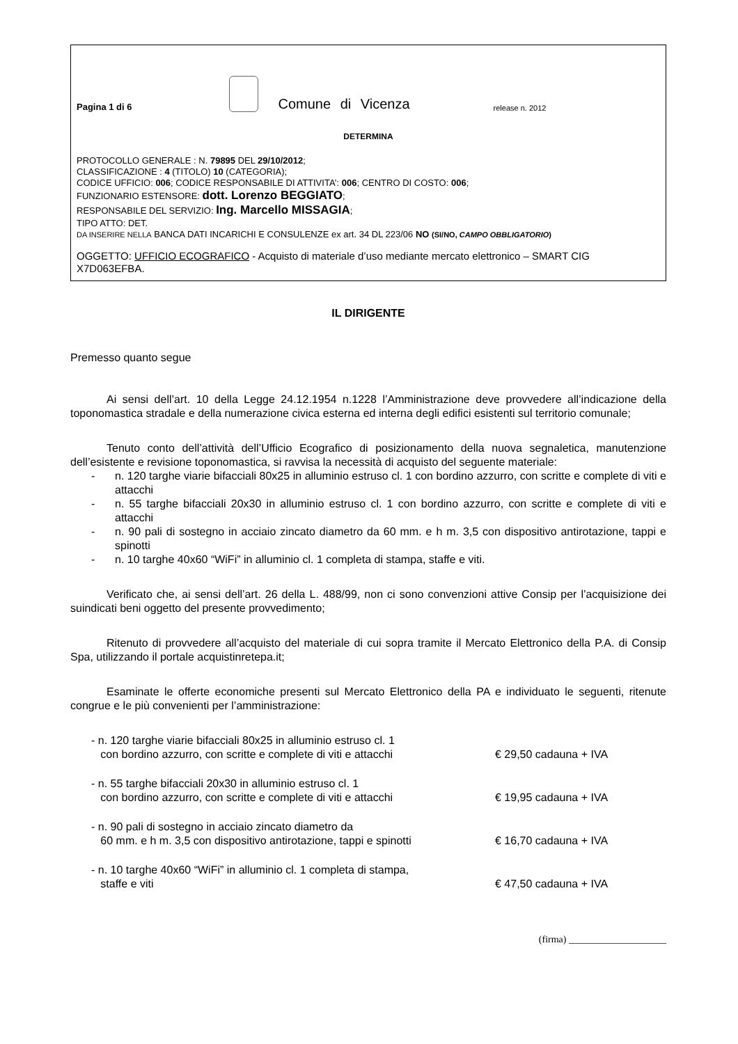Pagina 1 di 6
Comune di Vicenza release n. 2012
DETERMINA
PROTOCOLLO GENERALE : N. 79895 DEL 29/10/2012;
CLASSIFICAZIONE : 4 (TITOLO) 10 (CATEGORIA);
CODICE UFFICIO: 006; CODICE RESPONSABILE DI ATTIVITA’: 006; CENTRO DI COSTO: 006;
FUNZIONARIO ESTENSORE: dott. Lorenzo BEGGIATO;
RESPONSABILE DEL SERVIZIO: Ing. Marcello MISSAGIA;
TIPO ATTO: DET.
DA INSERIRE NELLA BANCA DATI INCARICHI E CONSULENZE ex art. 34 DL 223/06 NO (SI/NO, CAMPO OBBLIGATORIO)
OGGETTO: UFFICIO ECOGRAFICO - Acquisto di materiale d’uso mediante mercato elettronico – SMART CIG X7D063EFBA.
IL DIRIGENTE
Premesso quanto segue
Ai sensi dell’art. 10 della Legge 24.12.1954 n.1228 l’Amministrazione deve provvedere all’indicazione della toponomastica stradale e della numerazione civica esterna ed interna degli edifici esistenti sul territorio comunale;
Tenuto conto dell’attività dell’Ufficio Ecografico di posizionamento della nuova segnaletica, manutenzione dell’esistente e revisione toponomastica, si ravvisa la necessità di acquisto del seguente materiale:
- n. 120 targhe viarie bifacciali 80x25 in alluminio estruso cl. 1 con bordino azzurro, con scritte e complete di viti e attacchi
- n. 55 targhe bifacciali 20x30 in alluminio estruso cl. 1 con bordino azzurro, con scritte e complete di viti e attacchi
- n. 90 pali di sostegno in acciaio zincato diametro da 60 mm. e h m. 3,5 con dispositivo antirotazione, tappi e spinotti
- n. 10 targhe 40x60 “WiFi” in alluminio cl. 1 completa di stampa, staffe e viti.
Verificato che, ai sensi dell’art. 26 della L. 488/99, non ci sono convenzioni attive Consip per l’acquisizione dei suindicati beni oggetto del presente provvedimento;
Ritenuto di provvedere all’acquisto del materiale di cui sopra tramite il Mercato Elettronico della P.A. di Consip Spa, utilizzando il portale acquistinretepa.it;
Esaminate le offerte economiche presenti sul Mercato Elettronico della PA e individuato le seguenti, ritenute congrue e le più convenienti per l’amministrazione:
- n. 120 targhe viarie bifacciali 80x25 in alluminio estruso cl. 1
con bordino azzurro, con scritte e complete di viti e attacchi € 29,50 cadauna + IVA
- n. 55 targhe bifacciali 20x30 in alluminio estruso cl. 1
con bordino azzurro, con scritte e complete di viti e attacchi € 19,95 cadauna + IVA
- n. 90 pali di sostegno in acciaio zincato diametro da
60 mm. e h m. 3,5 con dispositivo antirotazione, tappi e spinotti € 16,70 cadauna + IVA
- n. 10 targhe 40x60 “WiFi” in alluminio cl. 1 completa di stampa,
staffe e viti € 47,50 cadauna + IVA
(firma) ____________________